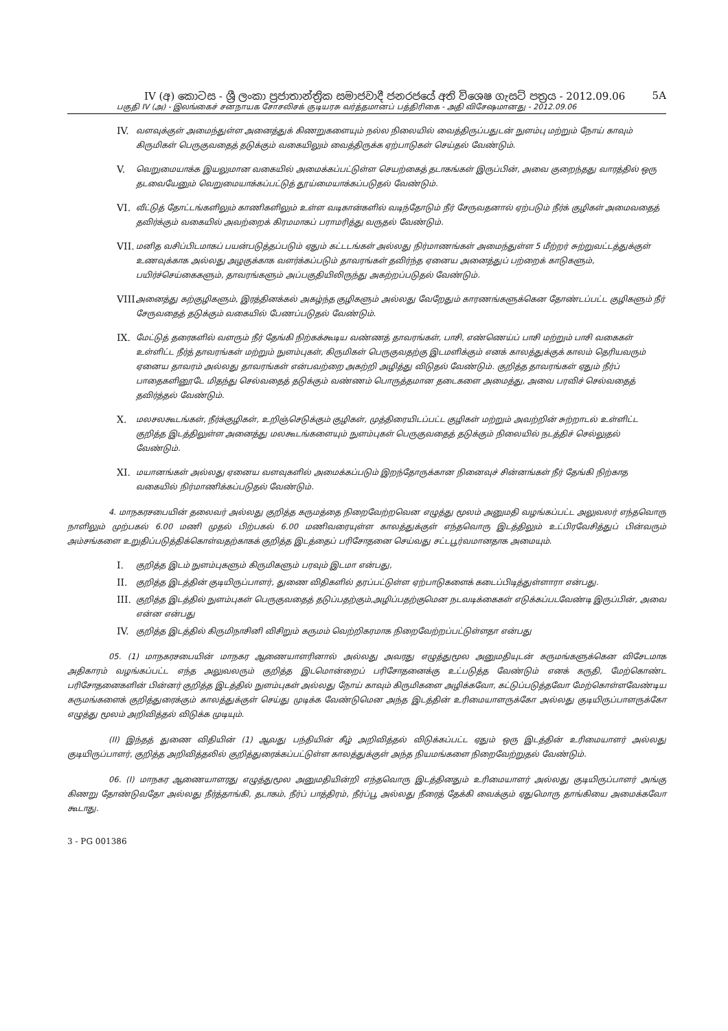IV (අ) කොටස - ශ්‍රී ලංකා ප්‍රජාතාන්ත්‍රික සමාජවාදී ජනරජයේ අති විශෙෂ ගැසට් පත්‍රය - 2012.09.06 5A
பகுதி IV (அ) - இலங்கைச் சனநாயக சோசலிசக் குடியரசு வர்த்தமானப் பத்திரிகை - அதி விசேஷமானது - 2012.09.06
IV. வளவுக்குள் அமைந்துள்ள அனைத்துக் கிணறுகளையும் நல்ல நிலையில் வைத்திருப்பதுடன் நுளம்பு மற்றும் நோய் காவும் கிருமிகள் பெருகுவதைத் தடுக்கும் வகையிலும் வைத்திருக்க ஏற்பாடுகள் செய்தல் வேண்டும்.
V. வெறுமையாக்க இயலுமான வகையில் அமைக்கப்பட்டுள்ள செயற்கைத் தடாகங்கள் இருப்பின், அவை குறைந்தது வாரத்தில் ஒரு தடவையேனும் வெறுமையாக்கப்பட்டுத் தூய்மையாக்கப்படுதல் வேண்டும்.
VI. வீட்டுத் தோட்டங்களிலும் காணிகளிலும் உள்ள வடிகான்களில் வடிந்தோடும் நீர் சேருவதனால் ஏற்படும் நீர்க் குழிகள் அமைவதைத் தவிர்க்கும் வகையில் அவற்றைக் கிரமமாகப் பராமரித்து வருதல் வேண்டும்.
VII. மனித வசிப்பிடமாகப் பயன்படுத்தப்படும் ஏதும் கட்டடங்கள் அல்லது நிர்மாணங்கள் அமைந்துள்ள 5 மீற்றர் சுற்றுவட்டத்துக்குள் உணவுக்காக அல்லது அழகுக்காக வளர்க்கப்படும் தாவரங்கள் தவிர்ந்த ஏனைய அனைத்துப் பற்றைக் காடுகளும், பயிர்ச்செய்கைகளும், தாவரங்களும் அப்பகுதியிலிருந்து அகற்றப்படுதல் வேண்டும்.
VIII. அனைத்து கற்குழிகளும், இரத்தினக்கல் அகழ்ந்த குழிகளும் அல்லது வேறேதும் காரணங்களுக்கென தோண்டப்பட்ட குழிகளும் நீர் சேருவதைத் தடுக்கும் வகையில் பேணப்படுதல் வேண்டும்.
IX. மேட்டுத் தரைகளில் வளரும் நீர் தேங்கி நிற்கக்கூடிய வண்ணத் தாவரங்கள், பாசி, எண்ணெய்ப் பாசி மற்றும் பாசி வகைகள் உள்ளிட்ட நீர்த் தாவரங்கள் மற்றும் நுளம்புகள், கிருமிகள் பெருகுவதற்கு இடமளிக்கும் எனக் காலத்துக்குக் காலம் தெரியவரும் ஏனைய தாவரம் அல்லது தாவரங்கள் என்பவற்றை அகற்றி அழித்து விடுதல் வேண்டும். குறித்த தாவரங்கள் ஏதும் நீர்ப் பாதைகளினூடே மிதந்து செல்வதைத் தடுக்கும் வண்ணம் பொருத்தமான தடைகளை அமைத்து, அவை பரவிச் செல்வதைத் தவிர்த்தல் வேண்டும்.
X. மலசலகூடங்கள், நீர்க்குழிகள், உறிஞ்செடுக்கும் குழிகள், முத்திரையிடப்பட்ட குழிகள் மற்றும் அவற்றின் சுற்றாடல் உள்ளிட்ட குறித்த இடத்திலுள்ள அனைத்து மலகூடங்களையும் நுளம்புகள் பெருகுவதைத் தடுக்கும் நிலையில் நடத்திச் செல்லுதல் வேண்டும்.
XI. மயானங்கள் அல்லது ஏனைய வளவுகளில் அமைக்கப்படும் இறந்தோருக்கான நினைவுச் சின்னங்கள் நீர் தேங்கி நிற்காத வகையில் நிர்மாணிக்கப்படுதல் வேண்டும்.
4. மாநகரசபையின் தலைவர் அல்லது குறித்த கருமத்தை நிறைவேற்றவென எழுத்து மூலம் அனுமதி வழங்கப்பட்ட அலுவலர் எந்தவொரு நாளிலும் முற்பகல் 6.00 மணி முதல் பிற்பகல் 6.00 மணிவரையுள்ள காலத்துக்குள் எந்தவொரு இடத்திலும் உட்பிரவேசித்துப் பின்வரும் அம்சங்களை உறுதிப்படுத்திக்கொள்வதற்காகக் குறித்த இடத்தைப் பரிசோதனை செய்வது சட்டபூர்வமானதாக அமையும்.
I. குறித்த இடம் நுளம்புகளும் கிருமிகளும் பரவும் இடமா என்பது,
II. குறித்த இடத்தின் குடியிருப்பாளர், துணை விதிகளில் தரப்பட்டுள்ள ஏற்பாடுகளைக் கடைப்பிடித்துள்ளாரா என்பது.
III. குறித்த இடத்தில் நுளம்புகள் பெருகுவதைத் தடுப்பதற்கும்,அழிப்பதற்குமென நடவடிக்கைகள் எடுக்கப்படவேண்டி இருப்பின், அவை என்ன என்பது
IV. குறித்த இடத்தில் கிருமிநாசினி விசிறும் கருமம் வெற்றிகரமாக நிறைவேற்றப்பட்டுள்ளதா என்பது
05. (1) மாநகரசபையின் மாநகர ஆணையாளரினால் அல்லது அவரது எழுத்துமூல அனுமதியுடன் கருமங்களுக்கென விசேடமாக அதிகாரம் வழங்கப்பட்ட எந்த அலுவலரும் குறித்த இடமொன்றைப் பரிசோதனைக்கு உட்படுத்த வேண்டும் எனக் கருதி, மேற்கொண்ட பரிசோதனைகளின் பின்னர் குறித்த இடத்தில் நுளம்புகள் அல்லது நோய் காவும் கிருமிகளை அழிக்கவோ, கட்டுப்படுத்தவோ மேற்கொள்ளவேண்டிய கருமங்களைக் குறித்துரைக்கும் காலத்துக்குள் செய்து முடிக்க வேண்டுமென அந்த இடத்தின் உரிமையாளருக்கோ அல்லது குடியிருப்பாளருக்கோ எழுத்து மூலம் அறிவித்தல் விடுக்க முடியும்.
(II) இந்தத் துணை விதியின் (1) ஆவது பந்தியின் கீழ் அறிவித்தல் விடுக்கப்பட்ட ஏதும் ஒரு இடத்தின் உரிமையாளர் அல்லது குடியிருப்பாளர், குறித்த அறிவித்தலில் குறித்துரைக்கப்பட்டுள்ள காலத்துக்குள் அந்த நியமங்களை நிறைவேற்றுதல் வேண்டும்.
06. (I) மாநகர ஆணையாளரது எழுத்துமூல அனுமதியின்றி எந்தவொரு இடத்தினதும் உரிமையாளர் அல்லது குடியிருப்பாளர் அங்கு கிணறு தோண்டுவதோ அல்லது நீர்த்தாங்கி, தடாகம், நீர்ப் பாத்திரம், நீர்ப்பூ அல்லது நீரைத் தேக்கி வைக்கும் ஏதுமொரு தாங்கியை அமைக்கவோ கூடாது.
3 - PG 001386